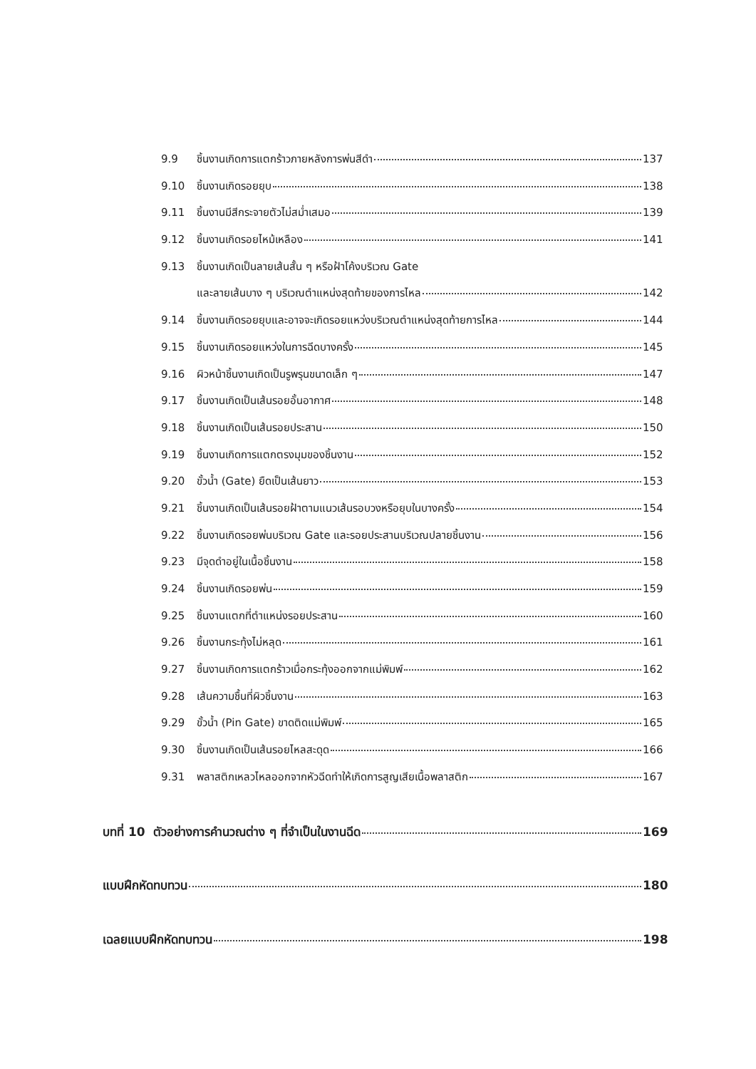9.9 ชิ้นงานเกิดการแตกร้าวภายหลังการพ่นสีดำ 137
9.10 ชิ้นงานเกิดรอยยุบ 138
9.11 ชิ้นงานมีสีกระจายตัวไม่สม่ำเสมอ 139
9.12 ชิ้นงานเกิดรอยไหม้เหลือง 141
9.13 ชิ้นงานเกิดเป็นลายเส้นสั้น ๆ หรือฝ้าโค้งบริเวณ Gate
และลายเส้นบาง ๆ บริเวณตำแหน่งสุดท้ายของการไหล 142
9.14 ชิ้นงานเกิดรอยยุบและอาจจะเกิดรอยแหว่งบริเวณตำแหน่งสุดท้ายการไหล 144
9.15 ชิ้นงานเกิดรอยแหว่งในการฉีดบางครั้ง 145
9.16 ผิวหน้าชิ้นงานเกิดเป็นรูพรุนขนาดเล็ก ๆ 147
9.17 ชิ้นงานเกิดเป็นเส้นรอยอั้นอากาศ 148
9.18 ชิ้นงานเกิดเป็นเส้นรอยประสาน 150
9.19 ชิ้นงานเกิดการแตกตรงมุมของชิ้นงาน 152
9.20 ขั้วน้ำ (Gate) ยืดเป็นเส้นยาว 153
9.21 ชิ้นงานเกิดเป็นเส้นรอยฝ้าตามแนวเส้นรอบวงหรือยุบในบางครั้ง 154
9.22 ชิ้นงานเกิดรอยพ่นบริเวณ Gate และรอยประสานบริเวณปลายชิ้นงาน 156
9.23 มีจุดดำอยู่ในเนื้อชิ้นงาน 158
9.24 ชิ้นงานเกิดรอยพ่น 159
9.25 ชิ้นงานแตกที่ตำแหน่งรอยประสาน 160
9.26 ชิ้นงานกระทุ้งไม่หลุด 161
9.27 ชิ้นงานเกิดการแตกร้าวเมื่อกระทุ้งออกจากแม่พิมพ์ 162
9.28 เส้นความชื้นที่ผิวชิ้นงาน 163
9.29 ขั้วน้ำ (Pin Gate) ขาดติดแม่พิมพ์ 165
9.30 ชิ้นงานเกิดเป็นเส้นรอยไหลสะดุด 166
9.31 พลาสติกเหลวไหลออกจากหัวฉีดทำให้เกิดการสูญเสียเนื้อพลาสติก 167
บทที่ 10 ตัวอย่างการคำนวณต่าง ๆ ที่จำเป็นในงานฉีด 169
แบบฝึกหัดทบทวน 180
เฉลยแบบฝึกหัดทบทวน 198